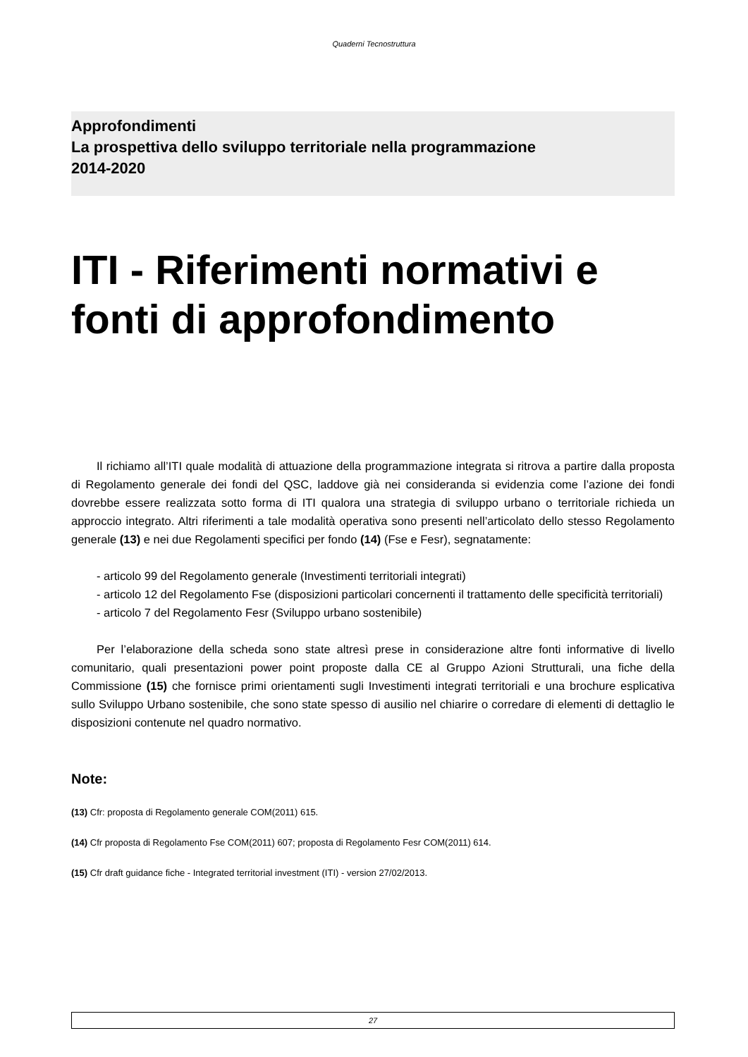Quaderni Tecnostruttura
Approfondimenti
La prospettiva dello sviluppo territoriale nella programmazione
2014-2020
ITI - Riferimenti normativi e fonti di approfondimento
Il richiamo all’ITI quale modalità di attuazione della programmazione integrata si ritrova a partire dalla proposta di Regolamento generale dei fondi del QSC, laddove già nei consideranda si evidenzia come l’azione dei fondi dovrebbe essere realizzata sotto forma di ITI qualora una strategia di sviluppo urbano o territoriale richieda un approccio integrato. Altri riferimenti a tale modalità operativa sono presenti nell’articolato dello stesso Regolamento generale (13) e nei due Regolamenti specifici per fondo (14) (Fse e Fesr), segnatamente:
- articolo 99 del Regolamento generale (Investimenti territoriali integrati)
- articolo 12 del Regolamento Fse (disposizioni particolari concernenti il trattamento delle specificità territoriali)
- articolo 7 del Regolamento Fesr (Sviluppo urbano sostenibile)
Per l’elaborazione della scheda sono state altresì prese in considerazione altre fonti informative di livello comunitario, quali presentazioni power point proposte dalla CE al Gruppo Azioni Strutturali, una fiche della Commissione (15) che fornisce primi orientamenti sugli Investimenti integrati territoriali e una brochure esplicativa sullo Sviluppo Urbano sostenibile, che sono state spesso di ausilio nel chiarire o corredare di elementi di dettaglio le disposizioni contenute nel quadro normativo.
Note:
(13) Cfr: proposta di Regolamento generale COM(2011) 615.
(14) Cfr proposta di Regolamento Fse COM(2011) 607; proposta di Regolamento Fesr COM(2011) 614.
(15) Cfr draft guidance fiche - Integrated territorial investment (ITI) - version 27/02/2013.
27